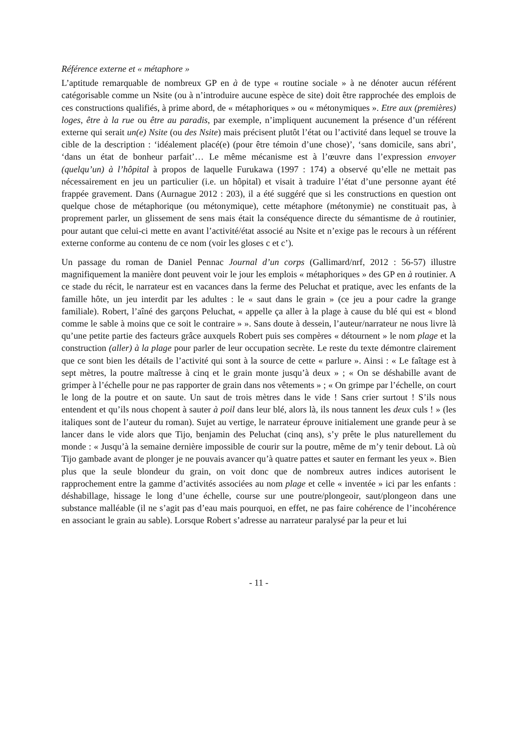Référence externe et « métaphore »
L’aptitude remarquable de nombreux GP en à de type « routine sociale » à ne dénoter aucun référent catégorisable comme un Nsite (ou à n’introduire aucune espèce de site) doit être rapprochée des emplois de ces constructions qualifiés, à prime abord, de « métaphoriques » ou « métonymiques ». Etre aux (premières) loges, être à la rue ou être au paradis, par exemple, n’impliquent aucunement la présence d’un référent externe qui serait un(e) Nsite (ou des Nsite) mais précisent plutôt l’état ou l’activité dans lequel se trouve la cible de la description : ‘idéalement placé(e) (pour être témoin d’une chose)’, ‘sans domicile, sans abri’, ‘dans un état de bonheur parfait’… Le même mécanisme est à l’œuvre dans l’expression envoyer (quelqu’un) à l’hôpital à propos de laquelle Furukawa (1997 : 174) a observé qu’elle ne mettait pas nécessairement en jeu un particulier (i.e. un hôpital) et visait à traduire l’état d’une personne ayant été frappée gravement. Dans (Aurnague 2012 : 203), il a été suggéré que si les constructions en question ont quelque chose de métaphorique (ou métonymique), cette métaphore (métonymie) ne constituait pas, à proprement parler, un glissement de sens mais était la conséquence directe du sémantisme de à routinier, pour autant que celui-ci mette en avant l’activité/état associé au Nsite et n’exige pas le recours à un référent externe conforme au contenu de ce nom (voir les gloses c et c’).
Un passage du roman de Daniel Pennac Journal d’un corps (Gallimard/nrf, 2012 : 56-57) illustre magnifiquement la manière dont peuvent voir le jour les emplois « métaphoriques » des GP en à routinier. A ce stade du récit, le narrateur est en vacances dans la ferme des Peluchat et pratique, avec les enfants de la famille hôte, un jeu interdit par les adultes : le « saut dans le grain » (ce jeu a pour cadre la grange familiale). Robert, l’aîné des garçons Peluchat, « appelle ça aller à la plage à cause du blé qui est « blond comme le sable à moins que ce soit le contraire » ». Sans doute à dessein, l’auteur/narrateur ne nous livre là qu’une petite partie des facteurs grâce auxquels Robert puis ses compères « détournent » le nom plage et la construction (aller) à la plage pour parler de leur occupation secrète. Le reste du texte démontre clairement que ce sont bien les détails de l’activité qui sont à la source de cette « parlure ». Ainsi : « Le faîtage est à sept mètres, la poutre maîtresse à cinq et le grain monte jusqu’à deux » ; « On se déshabille avant de grimper à l’échelle pour ne pas rapporter de grain dans nos vêtements » ; « On grimpe par l’échelle, on court le long de la poutre et on saute. Un saut de trois mètres dans le vide ! Sans crier surtout ! S’ils nous entendent et qu’ils nous chopent à sauter à poil dans leur blé, alors là, ils nous tannent les deux culs ! » (les italiques sont de l’auteur du roman). Sujet au vertige, le narrateur éprouve initialement une grande peur à se lancer dans le vide alors que Tijo, benjamin des Peluchat (cinq ans), s’y prête le plus naturellement du monde : « Jusqu’à la semaine dernière impossible de courir sur la poutre, même de m’y tenir debout. Là où Tijo gambade avant de plonger je ne pouvais avancer qu’à quatre pattes et sauter en fermant les yeux ». Bien plus que la seule blondeur du grain, on voit donc que de nombreux autres indices autorisent le rapprochement entre la gamme d’activités associées au nom plage et celle « inventée » ici par les enfants : déshabillage, hissage le long d’une échelle, course sur une poutre/plongeoir, saut/plongeon dans une substance malléable (il ne s’agit pas d’eau mais pourquoi, en effet, ne pas faire cohérence de l’incohérence en associant le grain au sable). Lorsque Robert s’adresse au narrateur paralysé par la peur et lui
- 11 -